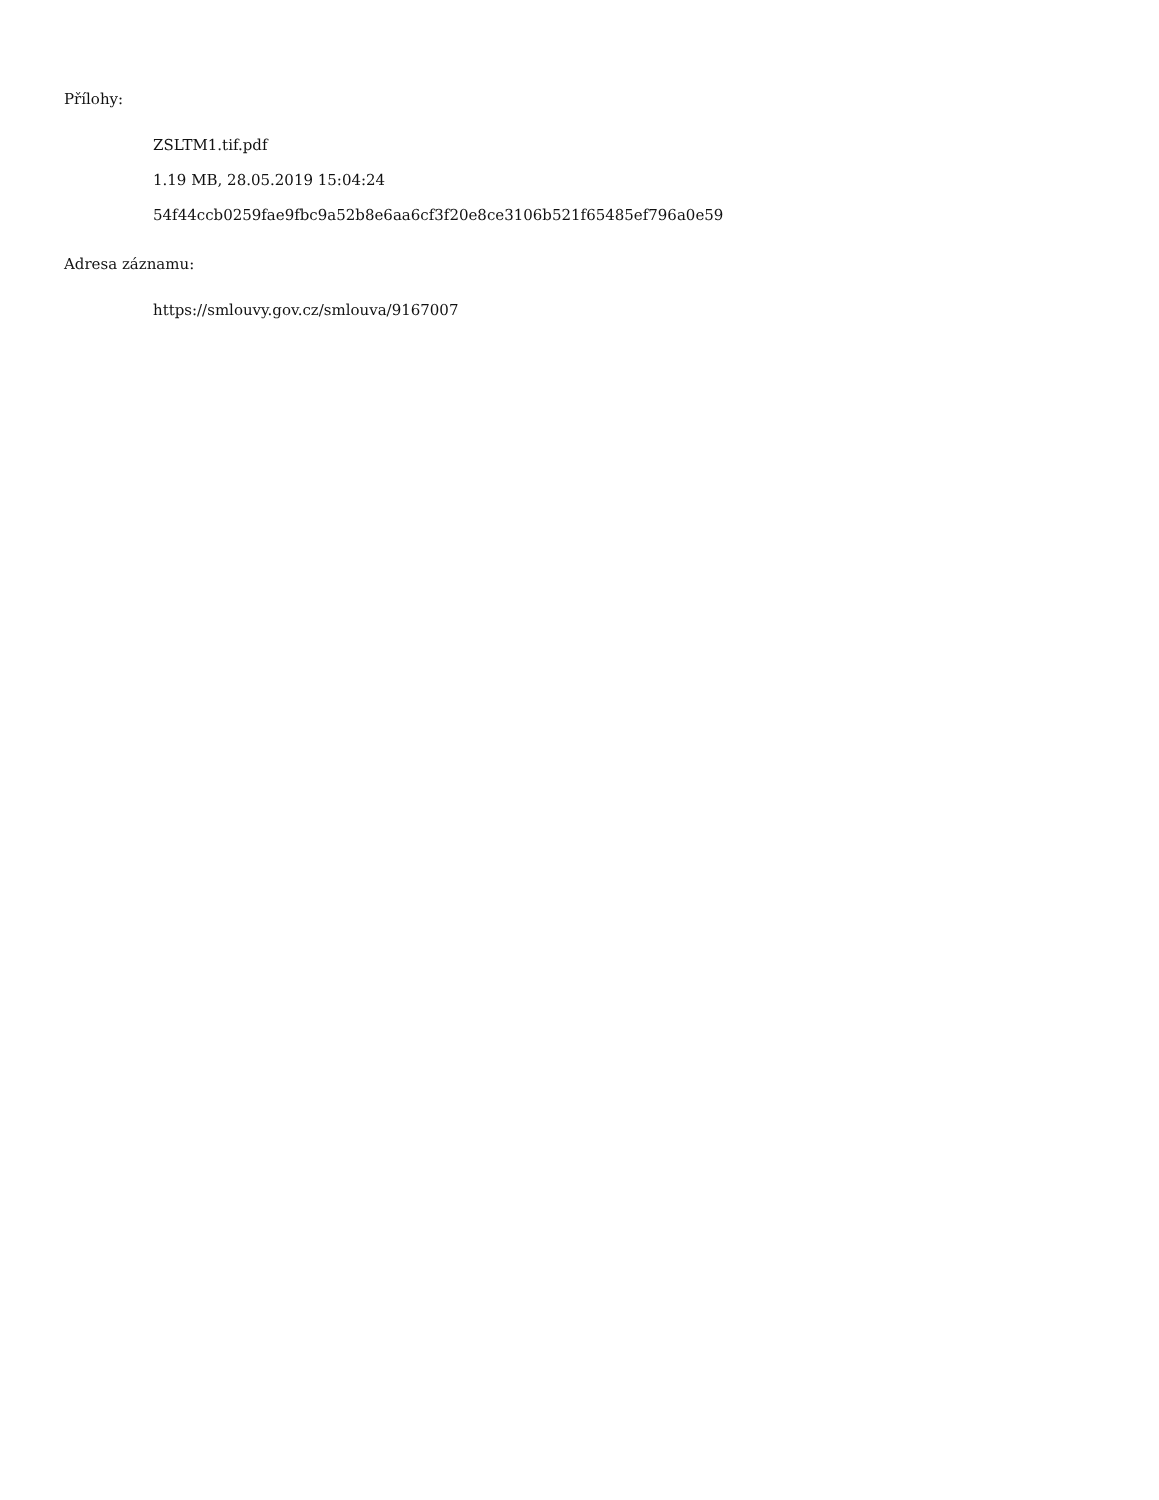Přílohy:
ZSLTM1.tif.pdf
1.19 MB, 28.05.2019 15:04:24
54f44ccb0259fae9fbc9a52b8e6aa6cf3f20e8ce3106b521f65485ef796a0e59
Adresa záznamu:
https://smlouvy.gov.cz/smlouva/9167007